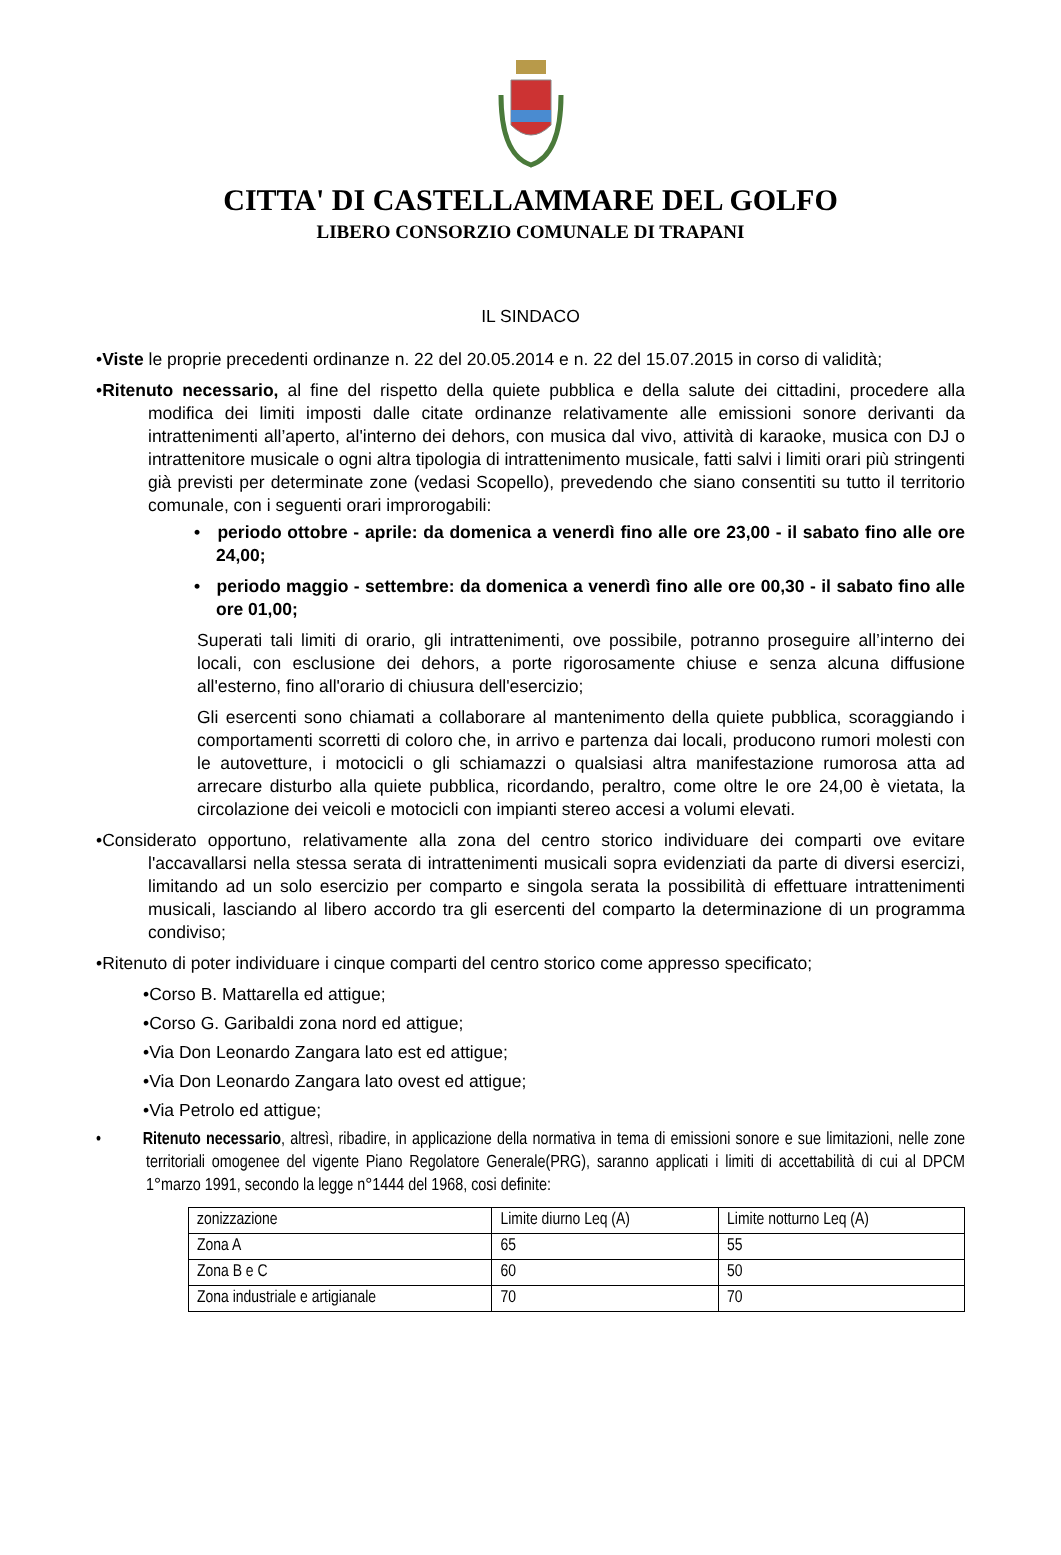CITTA' DI CASTELLAMMARE DEL GOLFO
LIBERO CONSORZIO COMUNALE DI TRAPANI
IL SINDACO
•Viste le proprie precedenti ordinanze n. 22 del 20.05.2014 e n. 22 del 15.07.2015 in corso di validità;
•Ritenuto necessario, al fine del rispetto della quiete pubblica e della salute dei cittadini, procedere alla modifica dei limiti imposti dalle citate ordinanze relativamente alle emissioni sonore derivanti da intrattenimenti all’aperto, al'interno dei dehors, con musica dal vivo, attività di karaoke, musica con DJ o intrattenitore musicale o ogni altra tipologia di intrattenimento musicale, fatti salvi i limiti orari più stringenti già previsti per determinate zone (vedasi Scopello), prevedendo che siano consentiti su tutto il territorio comunale, con i seguenti orari improrogabili:
• periodo ottobre - aprile: da domenica a venerdì fino alle ore 23,00 - il sabato fino alle ore 24,00;
• periodo maggio - settembre: da domenica a venerdì fino alle ore 00,30 - il sabato fino alle ore 01,00;
Superati tali limiti di orario, gli intrattenimenti, ove possibile, potranno proseguire all’interno dei locali, con esclusione dei dehors, a porte rigorosamente chiuse e senza alcuna diffusione all'esterno, fino all'orario di chiusura dell'esercizio;
Gli esercenti sono chiamati a collaborare al mantenimento della quiete pubblica, scoraggiando i comportamenti scorretti di coloro che, in arrivo e partenza dai locali, producono rumori molesti con le autovetture, i motocicli o gli schiamazzi o qualsiasi altra manifestazione rumorosa atta ad arrecare disturbo alla quiete pubblica, ricordando, peraltro, come oltre le ore 24,00 è vietata, la circolazione dei veicoli e motocicli con impianti stereo accesi a volumi elevati.
•Considerato opportuno, relativamente alla zona del centro storico individuare dei comparti ove evitare l'accavallarsi nella stessa serata di intrattenimenti musicali sopra evidenziati da parte di diversi esercizi, limitando ad un solo esercizio per comparto e singola serata la possibilità di effettuare intrattenimenti musicali, lasciando al libero accordo tra gli esercenti del comparto la determinazione di un programma condiviso;
•Ritenuto di poter individuare i cinque comparti del centro storico come appresso specificato;
•Corso B. Mattarella ed attigue;
•Corso G. Garibaldi zona nord ed attigue;
•Via Don Leonardo Zangara lato est ed attigue;
•Via Don Leonardo Zangara lato ovest ed attigue;
•Via Petrolo ed attigue;
• Ritenuto necessario, altresì, ribadire, in applicazione della normativa in tema di emissioni sonore e sue limitazioni, nelle zone territoriali omogenee del vigente Piano Regolatore Generale(PRG), saranno applicati i limiti di accettabilità di cui al DPCM 1°marzo 1991, secondo la legge n°1444 del 1968, cosi definite:
| zonizzazione | Limite diurno Leq (A) | Limite notturno Leq (A) |
| Zona A | 65 | 55 |
| Zona B e C | 60 | 50 |
| Zona industriale e artigianale | 70 | 70 |